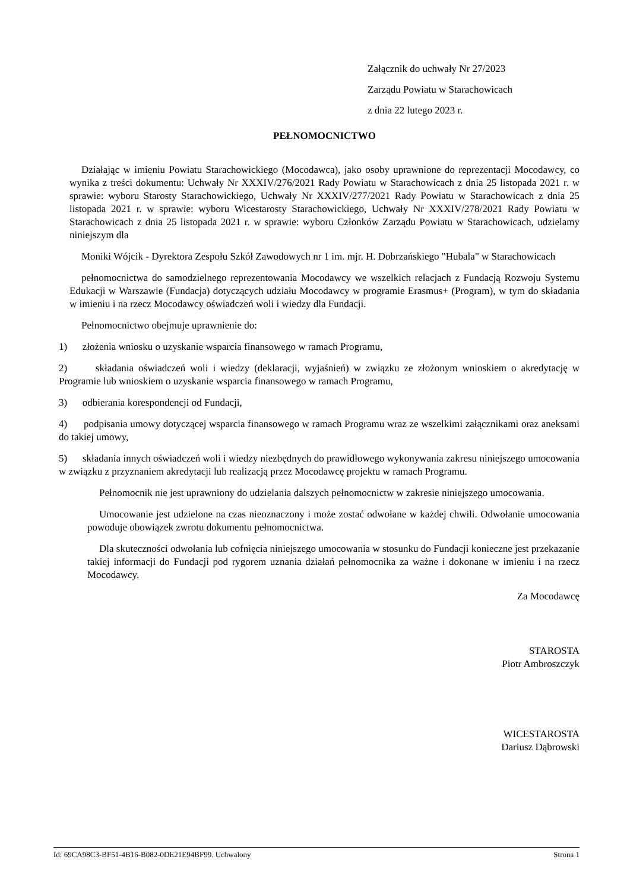Załącznik do uchwały Nr 27/2023
Zarządu Powiatu w Starachowicach
z dnia 22 lutego 2023 r.
PEŁNOMOCNICTWO
Działając w imieniu Powiatu Starachowickiego (Mocodawca), jako osoby uprawnione do reprezentacji Mocodawcy, co wynika z treści dokumentu: Uchwały Nr XXXIV/276/2021 Rady Powiatu w Starachowicach z dnia 25 listopada 2021 r. w sprawie: wyboru Starosty Starachowickiego, Uchwały Nr XXXIV/277/2021 Rady Powiatu w Starachowicach z dnia 25 listopada 2021 r. w sprawie: wyboru Wicestarosty Starachowickiego, Uchwały Nr XXXIV/278/2021 Rady Powiatu w Starachowicach z dnia 25 listopada 2021 r. w sprawie: wyboru Członków Zarządu Powiatu w Starachowicach, udzielamy niniejszym dla
Moniki Wójcik - Dyrektora Zespołu Szkół Zawodowych nr 1 im. mjr. H. Dobrzańskiego "Hubala" w Starachowicach
pełnomocnictwa do samodzielnego reprezentowania Mocodawcy we wszelkich relacjach z Fundacją Rozwoju Systemu Edukacji w Warszawie (Fundacja) dotyczących udziału Mocodawcy w programie Erasmus+ (Program), w tym do składania w imieniu i na rzecz Mocodawcy oświadczeń woli i wiedzy dla Fundacji.
Pełnomocnictwo obejmuje uprawnienie do:
1) złożenia wniosku o uzyskanie wsparcia finansowego w ramach Programu,
2) składania oświadczeń woli i wiedzy (deklaracji, wyjaśnień) w związku ze złożonym wnioskiem o akredytację w Programie lub wnioskiem o uzyskanie wsparcia finansowego w ramach Programu,
3) odbierania korespondencji od Fundacji,
4) podpisania umowy dotyczącej wsparcia finansowego w ramach Programu wraz ze wszelkimi załącznikami oraz aneksami do takiej umowy,
5) składania innych oświadczeń woli i wiedzy niezbędnych do prawidłowego wykonywania zakresu niniejszego umocowania w związku z przyznaniem akredytacji lub realizacją przez Mocodawcę projektu w ramach Programu.
Pełnomocnik nie jest uprawniony do udzielania dalszych pełnomocnictw w zakresie niniejszego umocowania.
Umocowanie jest udzielone na czas nieoznaczony i może zostać odwołane w każdej chwili. Odwołanie umocowania powoduje obowiązek zwrotu dokumentu pełnomocnictwa.
Dla skuteczności odwołania lub cofnięcia niniejszego umocowania w stosunku do Fundacji konieczne jest przekazanie takiej informacji do Fundacji pod rygorem uznania działań pełnomocnika za ważne i dokonane w imieniu i na rzecz Mocodawcy.
Za Mocodawcę
STAROSTA
Piotr Ambroszczyk
WICESTAROSTA
Dariusz Dąbrowski
Id: 69CA98C3-BF51-4B16-B082-0DE21E94BF99. Uchwalony Strona 1